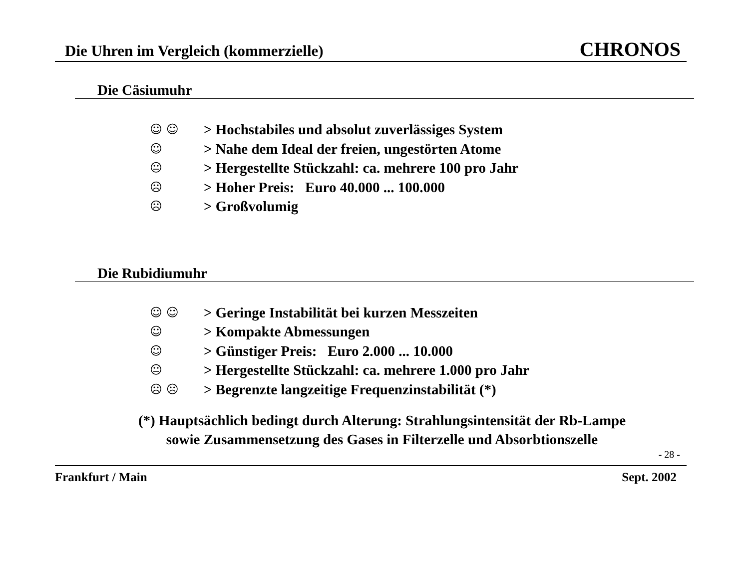Die Uhren im Vergleich (kommerzielle) CHRONOS
Die Cäsiumuhr
☺ ☺ > Hochstabiles und absolut zuverlässiges System
☺ > Nahe dem Ideal der freien, ungestörten Atome
😐 > Hergestellte Stückzahl: ca. mehrere 100 pro Jahr
☹ > Hoher Preis: Euro 40.000 ... 100.000
☹ > Großvolumig
Die Rubidiumuhr
☺ ☺ > Geringe Instabilität bei kurzen Messzeiten
☺ > Kompakte Abmessungen
☺ > Günstiger Preis: Euro 2.000 ... 10.000
😐 > Hergestellte Stückzahl: ca. mehrere 1.000 pro Jahr
☹ ☹ > Begrenzte langzeitige Frequenzinstabilität (*)
(*) Hauptsächlich bedingt durch Alterung: Strahlungsintensität der Rb-Lampe
sowie Zusammensetzung des Gases in Filterzelle und Absorbtionszelle
- 28 -
Frankfurt / Main Sept. 2002